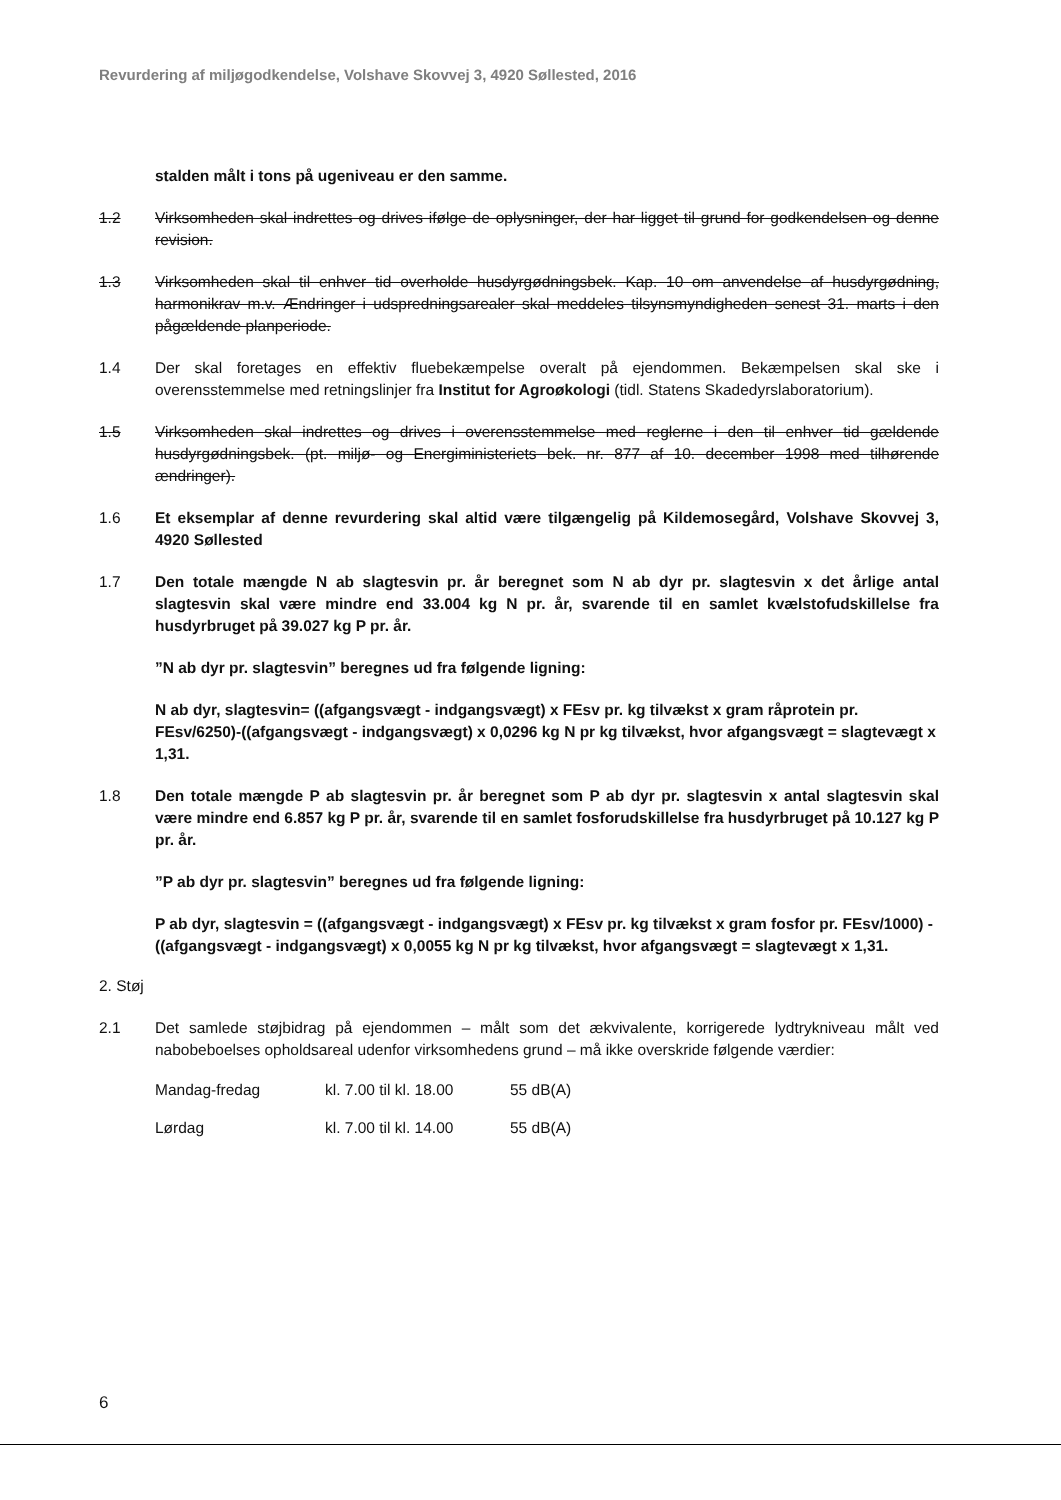Revurdering af miljøgodkendelse, Volshave Skovvej 3, 4920 Søllested, 2016
stalden målt i tons på ugeniveau er den samme.
1.2 Virksomheden skal indrettes og drives ifølge de oplysninger, der har ligget til grund for godkendelsen og denne revision.
1.3 Virksomheden skal til enhver tid overholde husdyrgødningsbek. Kap. 10 om anvendelse af husdyrgødning, harmonikrav m.v. Ændringer i udspredningsarealer skal meddeles tilsynsmyndigheden senest 31. marts i den pågældende planperiode.
1.4 Der skal foretages en effektiv fluebekæmpelse overalt på ejendommen. Bekæmpelsen skal ske i overensstemmelse med retningslinjer fra Institut for Agroøkologi (tidl. Statens Skadedyrslaboratorium).
1.5 Virksomheden skal indrettes og drives i overensstemmelse med reglerne i den til enhver tid gældende husdyrgødningsbek. (pt. miljø- og Energiministeriets bek. nr. 877 af 10. december 1998 med tilhørende ændringer).
1.6 Et eksemplar af denne revurdering skal altid være tilgængelig på Kildemosegård, Volshave Skovvej 3, 4920 Søllested
1.7 Den totale mængde N ab slagtesvin pr. år beregnet som N ab dyr pr. slagtesvin x det årlige antal slagtesvin skal være mindre end 33.004 kg N pr. år, svarende til en samlet kvælstofudskillelse fra husdyrbruget på 39.027 kg P pr. år.
”N ab dyr pr. slagtesvin” beregnes ud fra følgende ligning:
N ab dyr, slagtesvin= ((afgangsvægt - indgangsvægt) x FEsv pr. kg tilvækst x gram råprotein pr. FEsv/6250)-((afgangsvægt - indgangsvægt) x 0,0296 kg N pr kg tilvækst, hvor afgangsvægt = slagtevægt x 1,31.
1.8 Den totale mængde P ab slagtesvin pr. år beregnet som P ab dyr pr. slagtesvin x antal slagtesvin skal være mindre end 6.857 kg P pr. år, svarende til en samlet fosforudskillelse fra husdyrbruget på 10.127 kg P pr. år.
”P ab dyr pr. slagtesvin” beregnes ud fra følgende ligning:
P ab dyr, slagtesvin = ((afgangsvægt - indgangsvægt) x FEsv pr. kg tilvækst x gram fosfor pr. FEsv/1000) - ((afgangsvægt - indgangsvægt) x 0,0055 kg N pr kg tilvækst, hvor afgangsvægt = slagtevægt x 1,31.
2. Støj
2.1 Det samlede støjbidrag på ejendommen – målt som det ækvivalente, korrigerede lydtrykniveau målt ved nabobeboelses opholdsareal udenfor virksomhedens grund – må ikke overskride følgende værdier:
Mandag-fredag kl. 7.00 til kl. 18.00 55 dB(A)
Lørdag kl. 7.00 til kl. 14.00 55 dB(A)
6